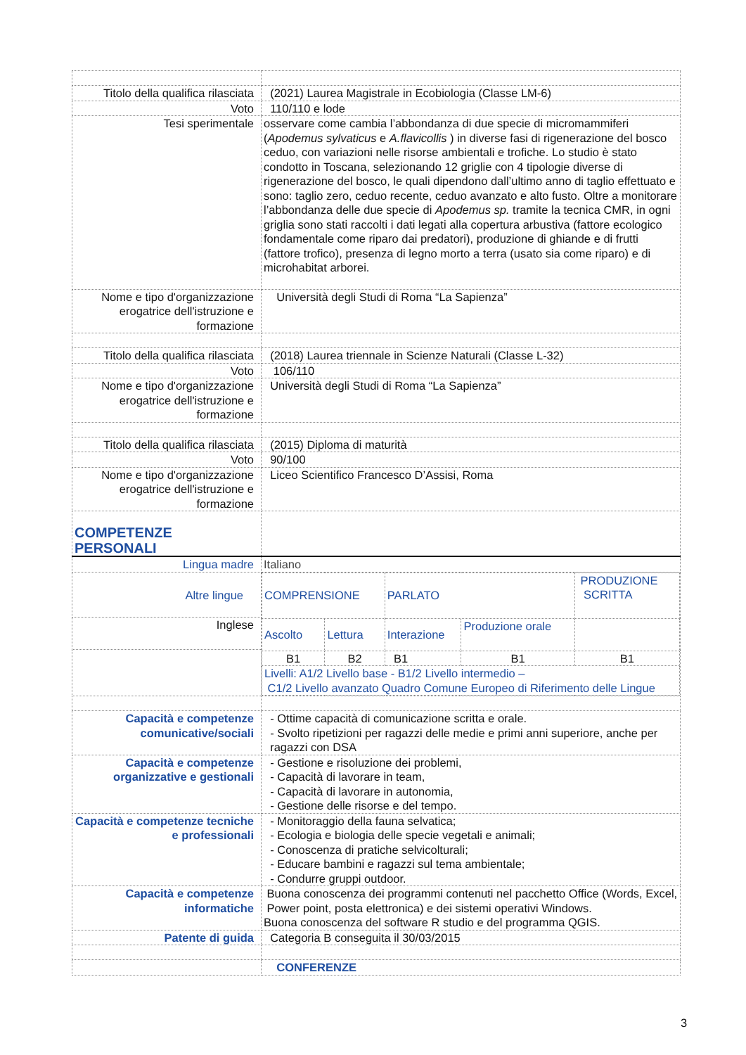| Titolo della qualifica rilasciata | (2021) Laurea Magistrale in Ecobiologia (Classe LM-6) |
| Voto | 110/110 e lode |
| Tesi sperimentale | osservare come cambia l’abbondanza di due specie di micromammiferi ( Apodemus sylvaticus e A.flavicollis ) in diverse fasi di rigenerazione del bosco ceduo, con variazioni nelle risorse ambientali e trofiche. Lo studio è stato condotto in Toscana, selezionando 12 griglie con 4 tipologie diverse di rigenerazione del bosco, le quali dipendono dall’ultimo anno di taglio effettuato e sono: taglio zero, ceduo recente, ceduo avanzato e alto fusto. Oltre a monitorare l’abbondanza delle due specie di Apodemus sp. tramite la tecnica CMR, in ogni griglia sono stati raccolti i dati legati alla copertura arbustiva (fattore ecologico fondamentale come riparo dai predatori), produzione di ghiande e di frutti (fattore trofico), presenza di legno morto a terra (usato sia come riparo) e di microhabitat arborei. |
| Nome e tipo d'organizzazione erogatrice dell'istruzione e formazione | Università degli Studi di Roma “La Sapienza” |
| Titolo della qualifica rilasciata | (2018) Laurea triennale in Scienze Naturali (Classe L-32) |
| Voto | 106/110 |
| Nome e tipo d'organizzazione erogatrice dell'istruzione e formazione | Università degli Studi di Roma “La Sapienza” |
| Titolo della qualifica rilasciata | (2015) Diploma di maturità |
| Voto | 90/100 |
| Nome e tipo d'organizzazione erogatrice dell'istruzione e formazione | Liceo Scientifico Francesco D’Assisi, Roma |
| COMPETENZE PERSONALI | |
| Lingua madre | Italiano |
| Altre lingue | / COMPRENSIONE / / PARLATO / / PRODUZIONE SCRITTA / / Ascolto / Lettura / Interazione / Produzione orale / / / B1 / B2 / B1 / B1 / B1 / / Livelli: A1/2 Livello base - B1/2 Livello intermedio – C1/2 Livello avanzato Quadro Comune Europeo di Riferimento delle Lingue / / / / / |
| Inglese | |
| Capacità e competenze comunicative/sociali | - Ottime capacità di comunicazione scritta e orale. - Svolto ripetizioni per ragazzi delle medie e primi anni superiore, anche per ragazzi con DSA |
| Capacità e competenze organizzative e gestionali | - Gestione e risoluzione dei problemi, - Capacità di lavorare in team, - Capacità di lavorare in autonomia, - Gestione delle risorse e del tempo. |
| Capacità e competenze tecniche e professionali | - Monitoraggio della fauna selvatica; - Ecologia e biologia delle specie vegetali e animali; - Conoscenza di pratiche selvicolturali; - Educare bambini e ragazzi sul tema ambientale; - Condurre gruppi outdoor. |
| Capacità e competenze informatiche | Buona conoscenza dei programmi contenuti nel pacchetto Office (Words, Excel, Power point, posta elettronica) e dei sistemi operativi Windows. Buona conoscenza del software R studio e del programma QGIS. |
| Patente di guida | Categoria B conseguita il 30/03/2015 |
| | CONFERENZE |
3